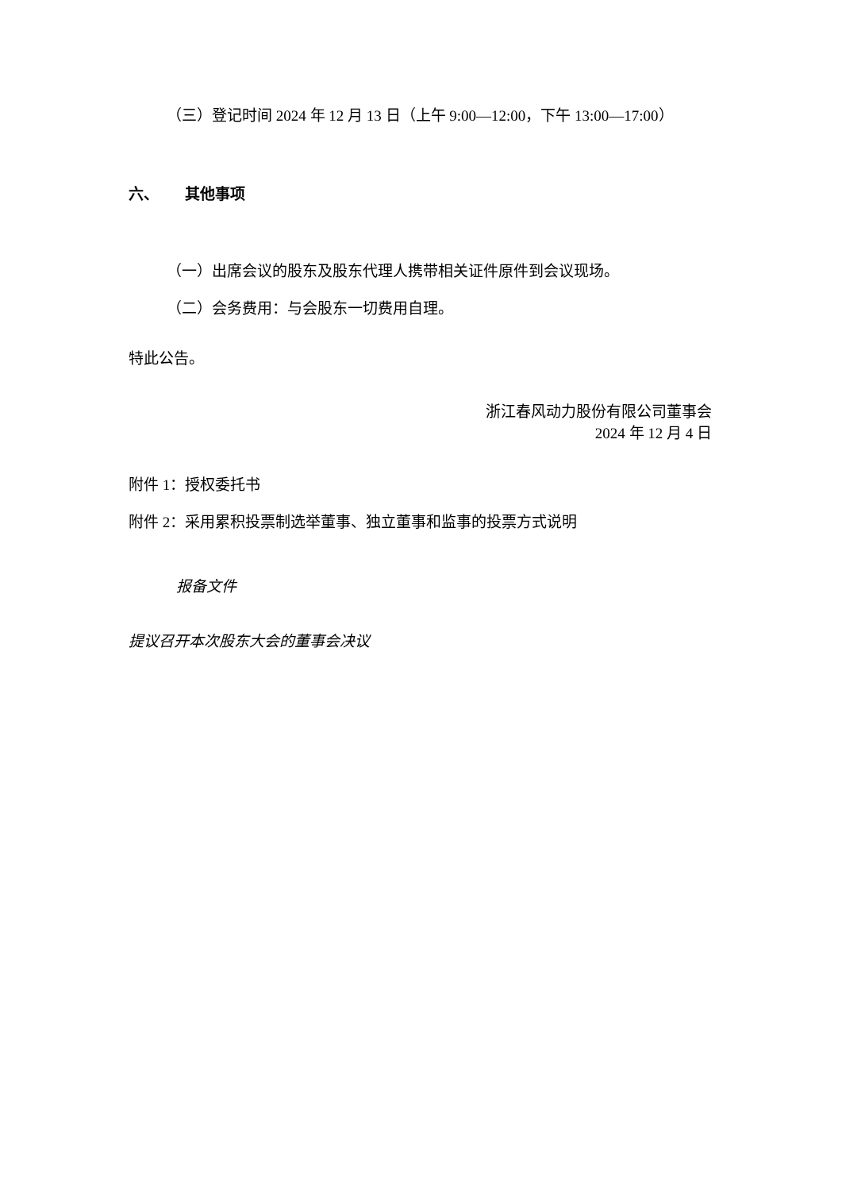（三）登记时间 2024 年 12 月 13 日（上午 9:00—12:00，下午 13:00—17:00）
六、 其他事项
（一）出席会议的股东及股东代理人携带相关证件原件到会议现场。
（二）会务费用：与会股东一切费用自理。
特此公告。
浙江春风动力股份有限公司董事会
2024 年 12 月 4 日
附件 1：授权委托书
附件 2：采用累积投票制选举董事、独立董事和监事的投票方式说明
报备文件
提议召开本次股东大会的董事会决议